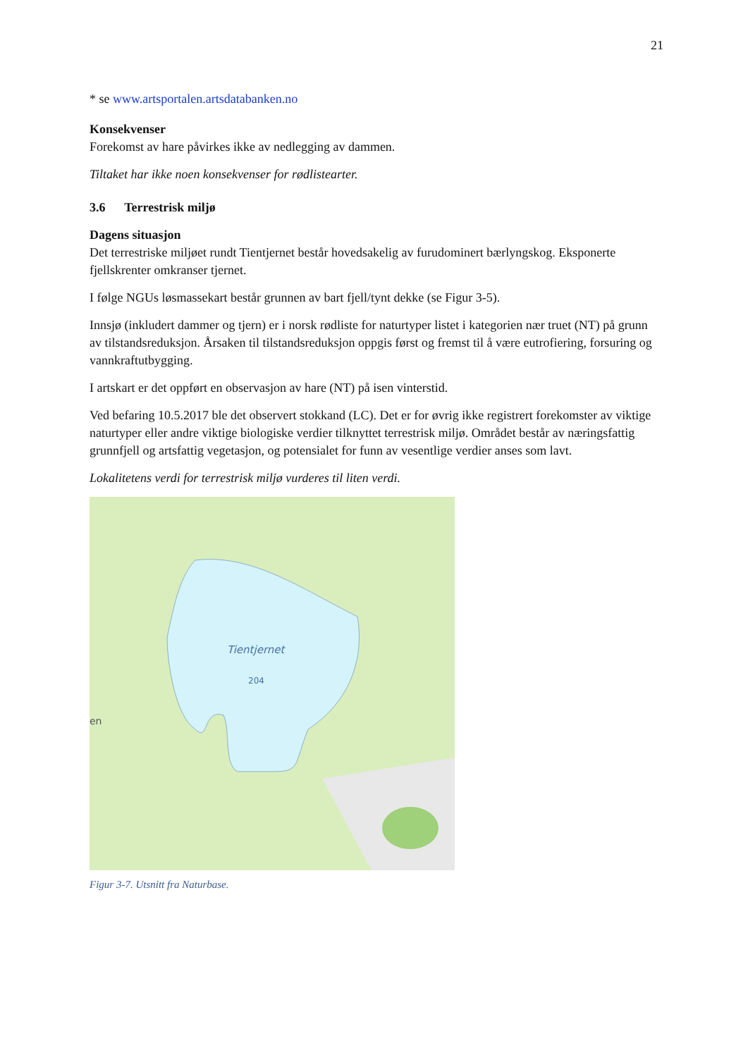21
* se www.artsportalen.artsdatabanken.no
Konsekvenser
Forekomst av hare påvirkes ikke av nedlegging av dammen.
Tiltaket har ikke noen konsekvenser for rødlistearter.
3.6 Terrestrisk miljø
Dagens situasjon
Det terrestriske miljøet rundt Tientjernet består hovedsakelig av furudominert bærlyngskog. Eksponerte fjellskrenter omkranser tjernet.
I følge NGUs løsmassekart består grunnen av bart fjell/tynt dekke (se Figur 3-5).
Innsjø (inkludert dammer og tjern) er i norsk rødliste for naturtyper listet i kategorien nær truet (NT) på grunn av tilstandsreduksjon. Årsaken til tilstandsreduksjon oppgis først og fremst til å være eutrofiering, forsuring og vannkraftutbygging.
I artskart er det oppført en observasjon av hare (NT) på isen vinterstid.
Ved befaring 10.5.2017 ble det observert stokkand (LC). Det er for øvrig ikke registrert forekomster av viktige naturtyper eller andre viktige biologiske verdier tilknyttet terrestrisk miljø. Området består av næringsfattig grunnfjell og artsfattig vegetasjon, og potensialet for funn av vesentlige verdier anses som lavt.
Lokalitetens verdi for terrestrisk miljø vurderes til liten verdi.
Tientjernet
204
en
Figur 3-7. Utsnitt fra Naturbase.